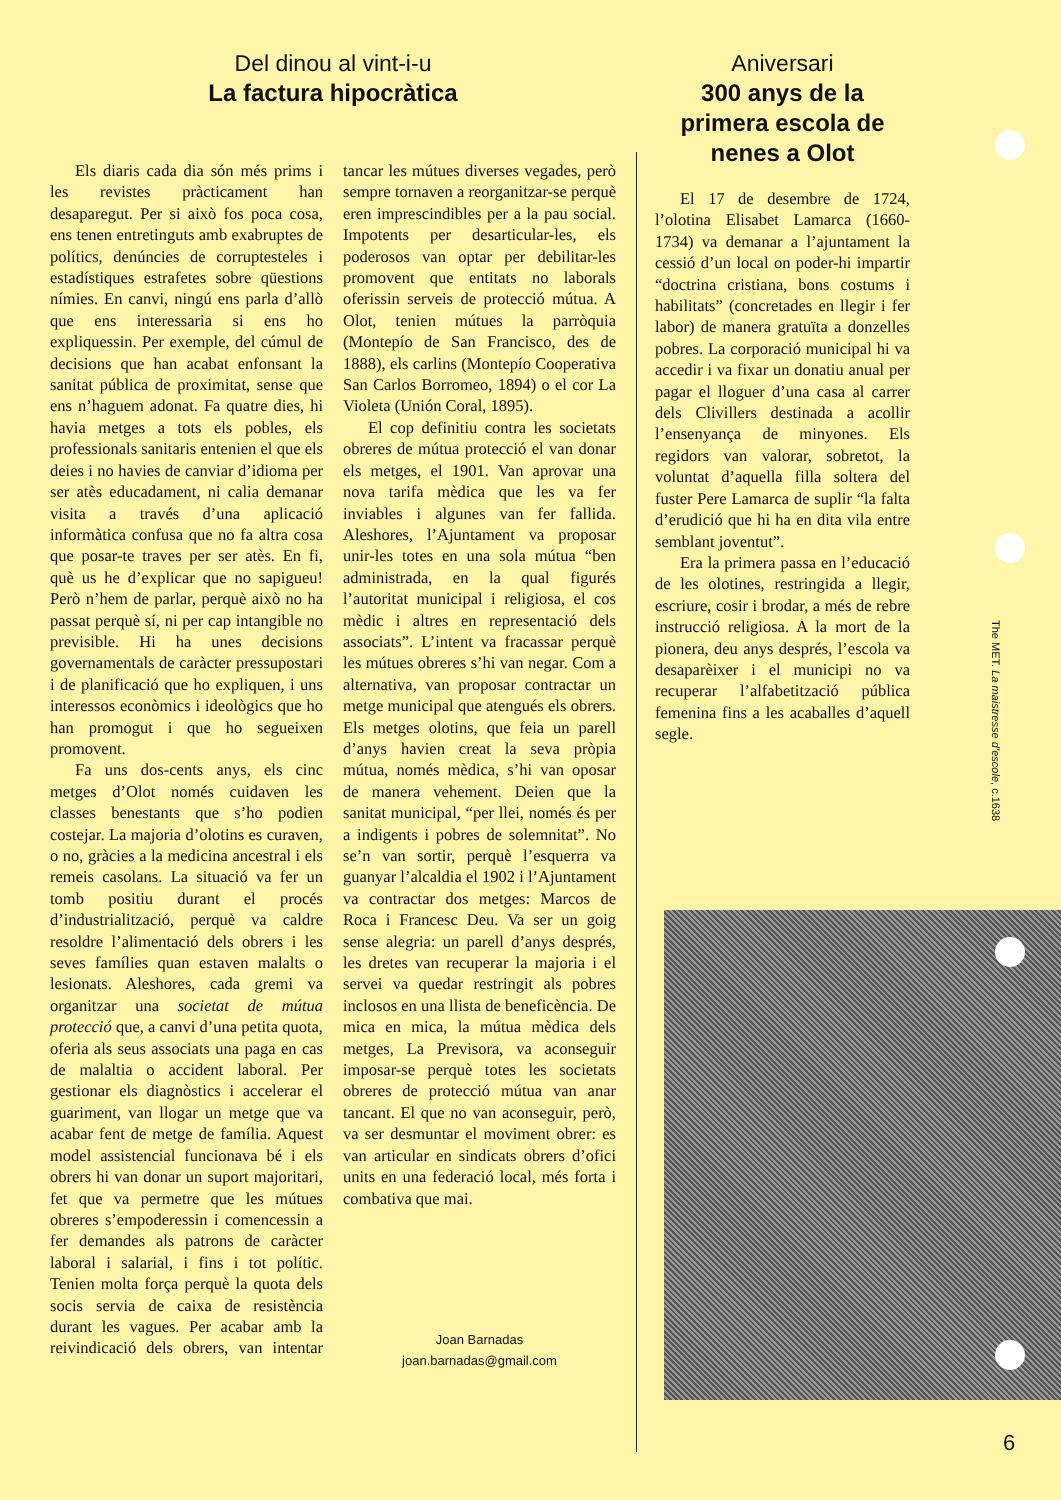Del dinou al vint-i-u
La factura hipocràtica
Els diaris cada dia són més prims i les revistes pràcticament han desaparegut. Per si això fos poca cosa, ens tenen entretinguts amb exabruptes de polítics, denúncies de corruptesteles i estadístiques estrafetes sobre qüestions nímies. En canvi, ningú ens parla d’allò que ens interessaria si ens ho expliquessin. Per exemple, del cúmul de decisions que han acabat enfonsant la sanitat pública de proximitat, sense que ens n’haguem adonat. Fa quatre dies, hi havia metges a tots els pobles, els professionals sanitaris entenien el que els deies i no havies de canviar d’idioma per ser atès educadament, ni calia demanar visita a través d’una aplicació informàtica confusa que no fa altra cosa que posar-te traves per ser atès. En fi, què us he d’explicar que no sapigueu! Però n’hem de parlar, perquè això no ha passat perquè sí, ni per cap intangible no previsible. Hi ha unes decisions governamentals de caràcter pressupostari i de planificació que ho expliquen, i uns interessos econòmics i ideològics que ho han promogut i que ho segueixen promovent.
Fa uns dos-cents anys, els cinc metges d’Olot només cuidaven les classes benestants que s’ho podien costejar. La majoria d’olotins es curaven, o no, gràcies a la medicina ancestral i els remeis casolans. La situació va fer un tomb positiu durant el procés d’industrialització, perquè va caldre resoldre l’alimentació dels obrers i les seves famílies quan estaven malalts o lesionats. Aleshores, cada gremi va organitzar una societat de mútua protecció que, a canvi d’una petita quota, oferia als seus associats una paga en cas de malaltia o accident laboral. Per gestionar els diagnòstics i accelerar el guariment, van llogar un metge que va acabar fent de metge de família. Aquest model assistencial funcionava bé i els obrers hi van donar un suport majoritari, fet que va permetre que les mútues obreres s’empoderessin i comencessin a fer demandes als patrons de caràcter laboral i salarial, i fins i tot polític. Tenien molta força perquè la quota dels socis servia de caixa de resistència durant les vagues. Per acabar amb la reivindicació dels obrers, van intentar tancar les mútues diverses vegades, però sempre tornaven a reorganitzar-se perquè eren imprescindibles per a la pau social. Impotents per desarticular-les, els poderosos van optar per debilitar-les promovent que entitats no laborals oferissin serveis de protecció mútua. A Olot, tenien mútues la parròquia (Montepío de San Francisco, des de 1888), els carlins (Montepío Cooperativa San Carlos Borromeo, 1894) o el cor La Violeta (Unión Coral, 1895).
El cop definitiu contra les societats obreres de mútua protecció el van donar els metges, el 1901. Van aprovar una nova tarifa mèdica que les va fer inviables i algunes van fer fallida. Aleshores, l’Ajuntament va proposar unir-les totes en una sola mútua “ben administrada, en la qual figurés l’autoritat municipal i religiosa, el cos mèdic i altres en representació dels associats”. L’intent va fracassar perquè les mútues obreres s’hi van negar. Com a alternativa, van proposar contractar un metge municipal que atengués els obrers. Els metges olotins, que feia un parell d’anys havien creat la seva pròpia mútua, només mèdica, s’hi van oposar de manera vehement. Deien que la sanitat municipal, “per llei, només és per a indigents i pobres de solemnitat”. No se’n van sortir, perquè l’esquerra va guanyar l’alcaldia el 1902 i l’Ajuntament va contractar dos metges: Marcos de Roca i Francesc Deu. Va ser un goig sense alegria: un parell d’anys després, les dretes van recuperar la majoria i el servei va quedar restringit als pobres inclosos en una llista de beneficència. De mica en mica, la mútua mèdica dels metges, La Previsora, va aconseguir imposar-se perquè totes les societats obreres de protecció mútua van anar tancant. El que no van aconseguir, però, va ser desmuntar el moviment obrer: es van articular en sindicats obrers d’ofici units en una federació local, més forta i combativa que mai.
Joan Barnadas
joan.barnadas@gmail.com
Aniversari
300 anys de la
primera escola de
nenes a Olot
El 17 de desembre de 1724, l’olotina Elisabet Lamarca (1660-1734) va demanar a l’ajuntament la cessió d’un local on poder-hi impartir “doctrina cristiana, bons costums i habilitats” (concretades en llegir i fer labor) de manera gratuïta a donzelles pobres. La corporació municipal hi va accedir i va fixar un donatiu anual per pagar el lloguer d’una casa al carrer dels Clivillers destinada a acollir l’ensenyança de minyones. Els regidors van valorar, sobretot, la voluntat d’aquella filla soltera del fuster Pere Lamarca de suplir “la falta d’erudició que hi ha en dita vila entre semblant joventut”.
Era la primera passa en l’educació de les olotines, restringida a llegir, escriure, cosir i brodar, a més de rebre instrucció religiosa. A la mort de la pionera, deu anys després, l’escola va desaparèixer i el municipi no va recuperar l’alfabetització pública femenina fins a les acaballes d’aquell segle.
The MET. La maistresse d’escole, c.1638
6